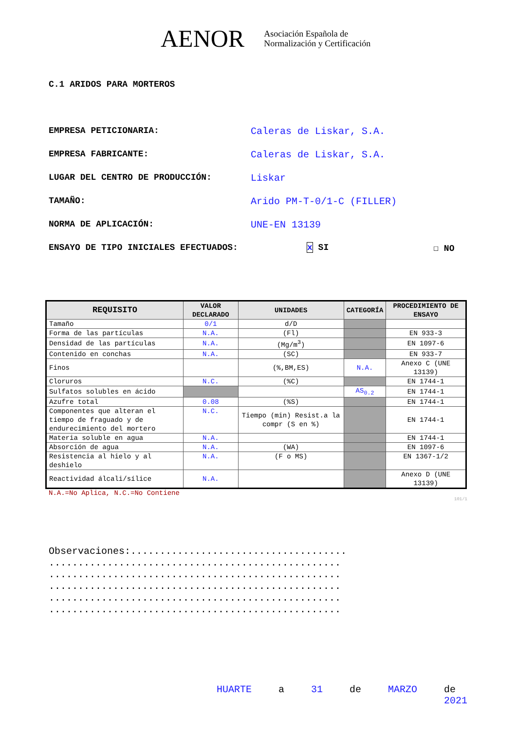AENOR Asociación Española de
Normalización y Certificación
C.1 ARIDOS PARA MORTEROS
EMPRESA PETICIONARIA: Caleras de Liskar, S.A.
EMPRESA FABRICANTE: Caleras de Liskar, S.A.
LUGAR DEL CENTRO DE PRODUCCIÓN: Liskar
TAMAÑO: Arido PM-T-0/1-C (FILLER)
NORMA DE APLICACIÓN: UNE-EN 13139
ENSAYO DE TIPO INICIALES EFECTUADOS: x SI ☐ NO
| REQUISITO | VALOR DECLARADO | UNIDADES | CATEGORÍA | PROCEDIMIENTO DE ENSAYO |
| --- | --- | --- | --- | --- |
| Tamaño | 0/1 | d/D | | |
| Forma de las partículas | N.A. | (Fl) | | EN 933-3 |
| Densidad de las partículas | N.A. | (Mg/m<sup>3</sup>) | | EN 1097-6 |
| Contenido en conchas | N.A. | (SC) | | EN 933-7 |
| Finos | | (%,BM,ES) | N.A. | Anexo C (UNE 13139) |
| Cloruros | N.C. | (%C) | | EN 1744-1 |
| Sulfatos solubles en ácido | | | AS<sub>0.2</sub> | EN 1744-1 |
| Azufre total | 0.08 | (%S) | | EN 1744-1 |
| Componentes que alteran el tiempo de fraguado y de endurecimiento del mortero | N.C. | Tiempo (min) Resist.a la compr (S en %) | | EN 1744-1 |
| Materia soluble en agua | N.A. | | | EN 1744-1 |
| Absorción de agua | N.A. | (WA) | | EN 1097-6 |
| Resistencia al hielo y al deshielo | N.A. | (F o MS) | | EN 1367-1/2 |
| Reactividad álcali/sílice | N.A. | | | Anexo D (UNE 13139) |
N.A.=No Aplica, N.C.=No Contiene
101/1
Observaciones:.....................................
..................................................
..................................................
..................................................
..................................................
..................................................
HUARTE a 31 de MARZO de 2021